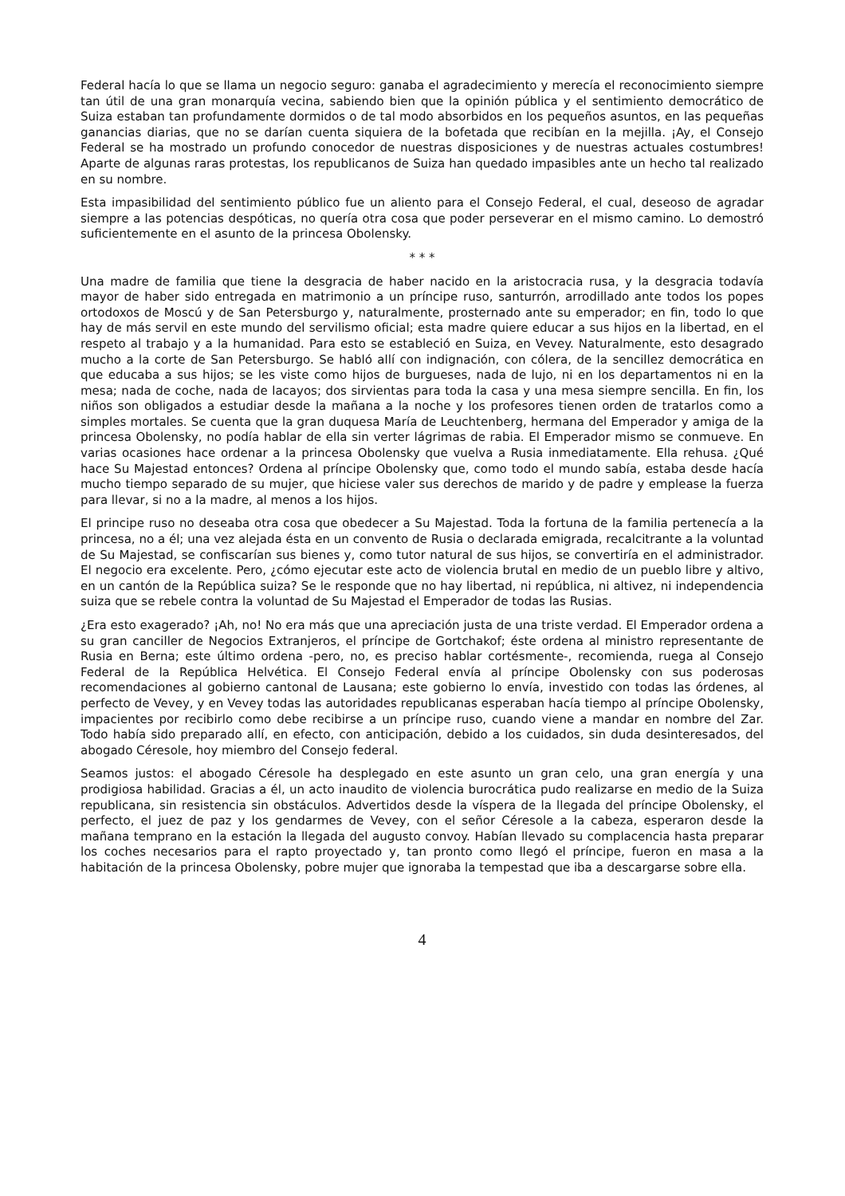Federal hacía lo que se llama un negocio seguro: ganaba el agradecimiento y merecía el reconocimiento siempre tan útil de una gran monarquía vecina, sabiendo bien que la opinión pública y el sentimiento democrático de Suiza estaban tan profundamente dormidos o de tal modo absorbidos en los pequeños asuntos, en las pequeñas ganancias diarias, que no se darían cuenta siquiera de la bofetada que recibían en la mejilla. ¡Ay, el Consejo Federal se ha mostrado un profundo conocedor de nuestras disposiciones y de nuestras actuales costumbres! Aparte de algunas raras protestas, los republicanos de Suiza han quedado impasibles ante un hecho tal realizado en su nombre.
Esta impasibilidad del sentimiento público fue un aliento para el Consejo Federal, el cual, deseoso de agradar siempre a las potencias despóticas, no quería otra cosa que poder perseverar en el mismo camino. Lo demostró suficientemente en el asunto de la princesa Obolensky.
* * *
Una madre de familia que tiene la desgracia de haber nacido en la aristocracia rusa, y la desgracia todavía mayor de haber sido entregada en matrimonio a un príncipe ruso, santurrón, arrodillado ante todos los popes ortodoxos de Moscú y de San Petersburgo y, naturalmente, prosternado ante su emperador; en fin, todo lo que hay de más servil en este mundo del servilismo oficial; esta madre quiere educar a sus hijos en la libertad, en el respeto al trabajo y a la humanidad. Para esto se estableció en Suiza, en Vevey. Naturalmente, esto desagrado mucho a la corte de San Petersburgo. Se habló allí con indignación, con cólera, de la sencillez democrática en que educaba a sus hijos; se les viste como hijos de burgueses, nada de lujo, ni en los departamentos ni en la mesa; nada de coche, nada de lacayos; dos sirvientas para toda la casa y una mesa siempre sencilla. En fin, los niños son obligados a estudiar desde la mañana a la noche y los profesores tienen orden de tratarlos como a simples mortales. Se cuenta que la gran duquesa María de Leuchtenberg, hermana del Emperador y amiga de la princesa Obolensky, no podía hablar de ella sin verter lágrimas de rabia. El Emperador mismo se conmueve. En varias ocasiones hace ordenar a la princesa Obolensky que vuelva a Rusia inmediatamente. Ella rehusa. ¿Qué hace Su Majestad entonces? Ordena al príncipe Obolensky que, como todo el mundo sabía, estaba desde hacía mucho tiempo separado de su mujer, que hiciese valer sus derechos de marido y de padre y emplease la fuerza para llevar, si no a la madre, al menos a los hijos.
El principe ruso no deseaba otra cosa que obedecer a Su Majestad. Toda la fortuna de la familia pertenecía a la princesa, no a él; una vez alejada ésta en un convento de Rusia o declarada emigrada, recalcitrante a la voluntad de Su Majestad, se confiscarían sus bienes y, como tutor natural de sus hijos, se convertiría en el administrador. El negocio era excelente. Pero, ¿cómo ejecutar este acto de violencia brutal en medio de un pueblo libre y altivo, en un cantón de la República suiza? Se le responde que no hay libertad, ni república, ni altivez, ni independencia suiza que se rebele contra la voluntad de Su Majestad el Emperador de todas las Rusias.
¿Era esto exagerado? ¡Ah, no! No era más que una apreciación justa de una triste verdad. El Emperador ordena a su gran canciller de Negocios Extranjeros, el príncipe de Gortchakof; éste ordena al ministro representante de Rusia en Berna; este último ordena -pero, no, es preciso hablar cortésmente-, recomienda, ruega al Consejo Federal de la República Helvética. El Consejo Federal envía al príncipe Obolensky con sus poderosas recomendaciones al gobierno cantonal de Lausana; este gobierno lo envía, investido con todas las órdenes, al perfecto de Vevey, y en Vevey todas las autoridades republicanas esperaban hacía tiempo al príncipe Obolensky, impacientes por recibirlo como debe recibirse a un príncipe ruso, cuando viene a mandar en nombre del Zar. Todo había sido preparado allí, en efecto, con anticipación, debido a los cuidados, sin duda desinteresados, del abogado Céresole, hoy miembro del Consejo federal.
Seamos justos: el abogado Céresole ha desplegado en este asunto un gran celo, una gran energía y una prodigiosa habilidad. Gracias a él, un acto inaudito de violencia burocrática pudo realizarse en medio de la Suiza republicana, sin resistencia sin obstáculos. Advertidos desde la víspera de la llegada del príncipe Obolensky, el perfecto, el juez de paz y los gendarmes de Vevey, con el señor Céresole a la cabeza, esperaron desde la mañana temprano en la estación la llegada del augusto convoy. Habían llevado su complacencia hasta preparar los coches necesarios para el rapto proyectado y, tan pronto como llegó el príncipe, fueron en masa a la habitación de la princesa Obolensky, pobre mujer que ignoraba la tempestad que iba a descargarse sobre ella.
4